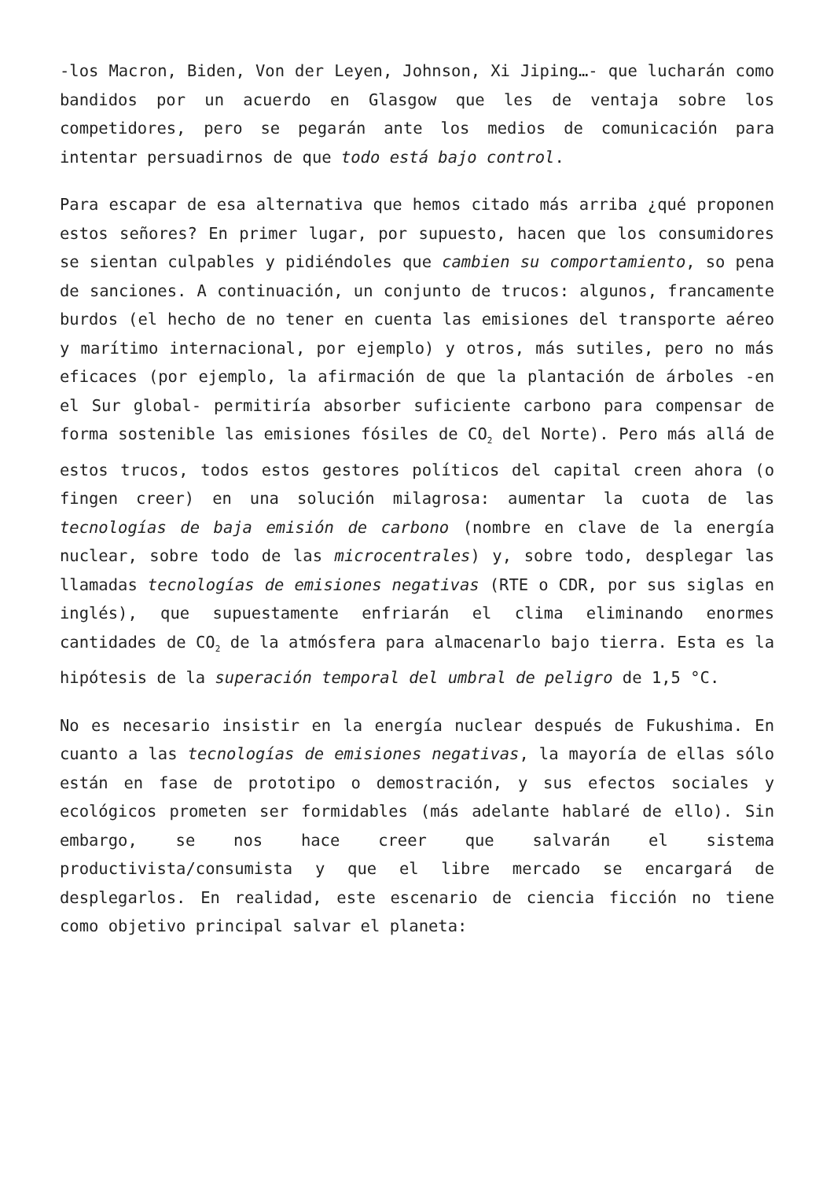-los Macron, Biden, Von der Leyen, Johnson, Xi Jiping…- que lucharán como bandidos por un acuerdo en Glasgow que les de ventaja sobre los competidores, pero se pegarán ante los medios de comunicación para intentar persuadirnos de que todo está bajo control.
Para escapar de esa alternativa que hemos citado más arriba ¿qué proponen estos señores? En primer lugar, por supuesto, hacen que los consumidores se sientan culpables y pidiéndoles que cambien su comportamiento, so pena de sanciones. A continuación, un conjunto de trucos: algunos, francamente burdos (el hecho de no tener en cuenta las emisiones del transporte aéreo y marítimo internacional, por ejemplo) y otros, más sutiles, pero no más eficaces (por ejemplo, la afirmación de que la plantación de árboles -en el Sur global- permitiría absorber suficiente carbono para compensar de forma sostenible las emisiones fósiles de CO<sub>2</sub> del Norte). Pero más allá de estos trucos, todos estos gestores políticos del capital creen ahora (o fingen creer) en una solución milagrosa: aumentar la cuota de las tecnologías de baja emisión de carbono (nombre en clave de la energía nuclear, sobre todo de las microcentrales) y, sobre todo, desplegar las llamadas tecnologías de emisiones negativas (RTE o CDR, por sus siglas en inglés), que supuestamente enfriarán el clima eliminando enormes cantidades de CO<sub>2</sub> de la atmósfera para almacenarlo bajo tierra. Esta es la hipótesis de la superación temporal del umbral de peligro de 1,5 °C.
No es necesario insistir en la energía nuclear después de Fukushima. En cuanto a las tecnologías de emisiones negativas, la mayoría de ellas sólo están en fase de prototipo o demostración, y sus efectos sociales y ecológicos prometen ser formidables (más adelante hablaré de ello). Sin embargo, se nos hace creer que salvarán el sistema productivista/consumista y que el libre mercado se encargará de desplegarlos. En realidad, este escenario de ciencia ficción no tiene como objetivo principal salvar el planeta: